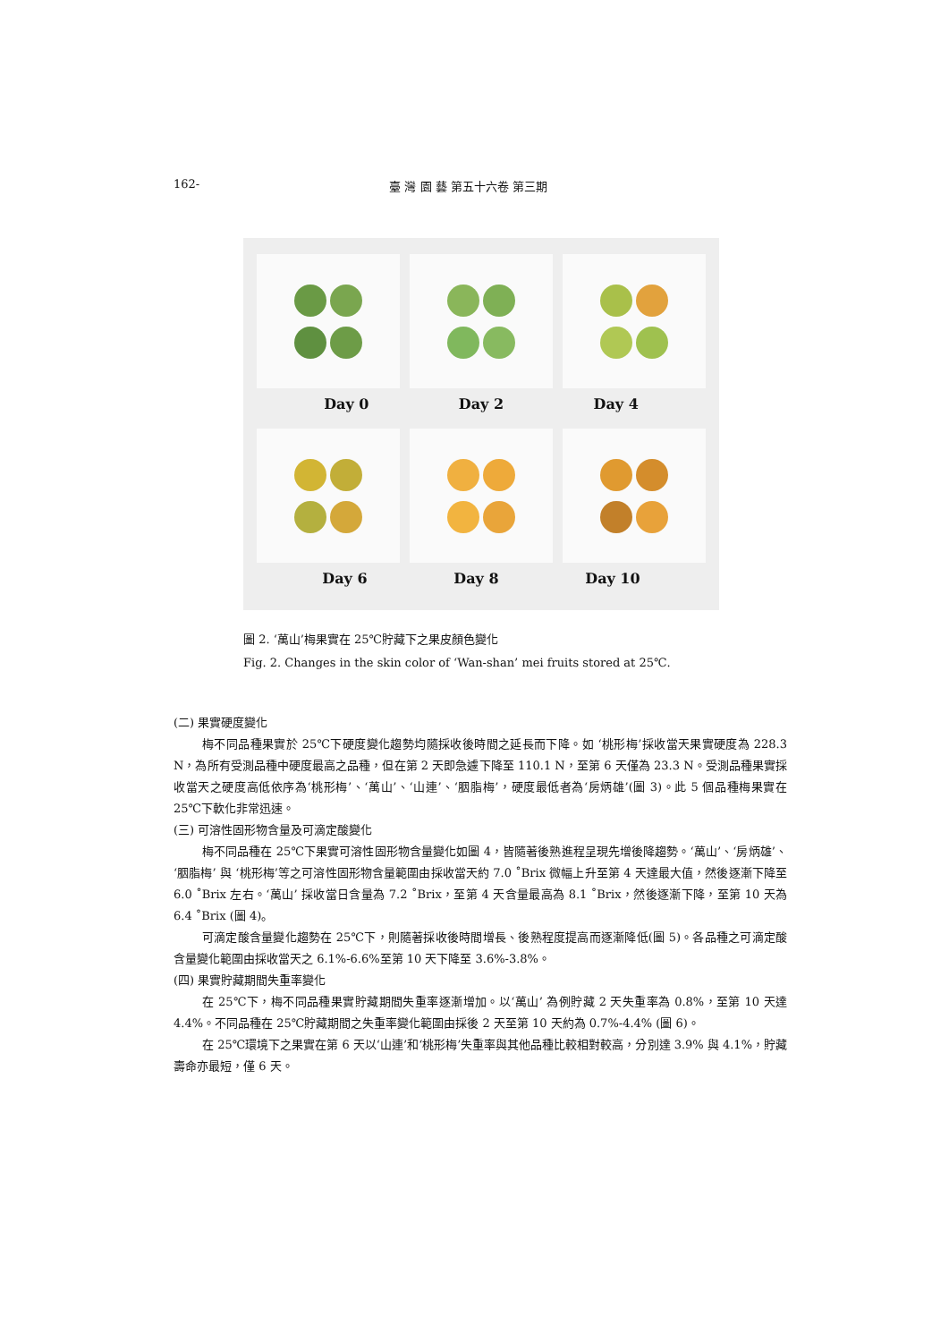162- 臺 灣 園 藝 第五十六卷 第三期
Day 0 Day 2 Day 4
Day 6 Day 8 Day 10
圖 2. ‘萬山’梅果實在 25℃貯藏下之果皮顏色變化
Fig. 2. Changes in the skin color of ‘Wan-shan’ mei fruits stored at 25℃.
(二) 果實硬度變化
梅不同品種果實於 25℃下硬度變化趨勢均隨採收後時間之延長而下降。如 ‘桃形梅’採收當天果實硬度為 228.3 N，為所有受測品種中硬度最高之品種，但在第 2 天即急遽下降至 110.1 N，至第 6 天僅為 23.3 N。受測品種果實採收當天之硬度高低依序為‘桃形梅’、‘萬山’、‘山連’、‘胭脂梅’，硬度最低者為‘房炳雄’(圖 3)。此 5 個品種梅果實在 25℃下軟化非常迅速。
(三) 可溶性固形物含量及可滴定酸變化
梅不同品種在 25℃下果實可溶性固形物含量變化如圖 4，皆隨著後熟進程呈現先增後降趨勢。‘萬山’、‘房炳雄’、‘胭脂梅’ 與 ‘桃形梅’等之可溶性固形物含量範圍由採收當天約 7.0 ˚Brix 微幅上升至第 4 天達最大值，然後逐漸下降至 6.0 ˚Brix 左右。‘萬山’ 採收當日含量為 7.2 ˚Brix，至第 4 天含量最高為 8.1 ˚Brix，然後逐漸下降，至第 10 天為 6.4 ˚Brix (圖 4)。
可滴定酸含量變化趨勢在 25℃下，則隨著採收後時間增長、後熟程度提高而逐漸降低(圖 5)。各品種之可滴定酸含量變化範圍由採收當天之 6.1%-6.6%至第 10 天下降至 3.6%-3.8%。
(四) 果實貯藏期間失重率變化
在 25℃下，梅不同品種果實貯藏期間失重率逐漸增加。以‘萬山’ 為例貯藏 2 天失重率為 0.8%，至第 10 天達 4.4%。不同品種在 25℃貯藏期間之失重率變化範圍由採後 2 天至第 10 天約為 0.7%-4.4% (圖 6)。
在 25℃環境下之果實在第 6 天以‘山連’和‘桃形梅’失重率與其他品種比較相對較高，分別達 3.9% 與 4.1%，貯藏壽命亦最短，僅 6 天。